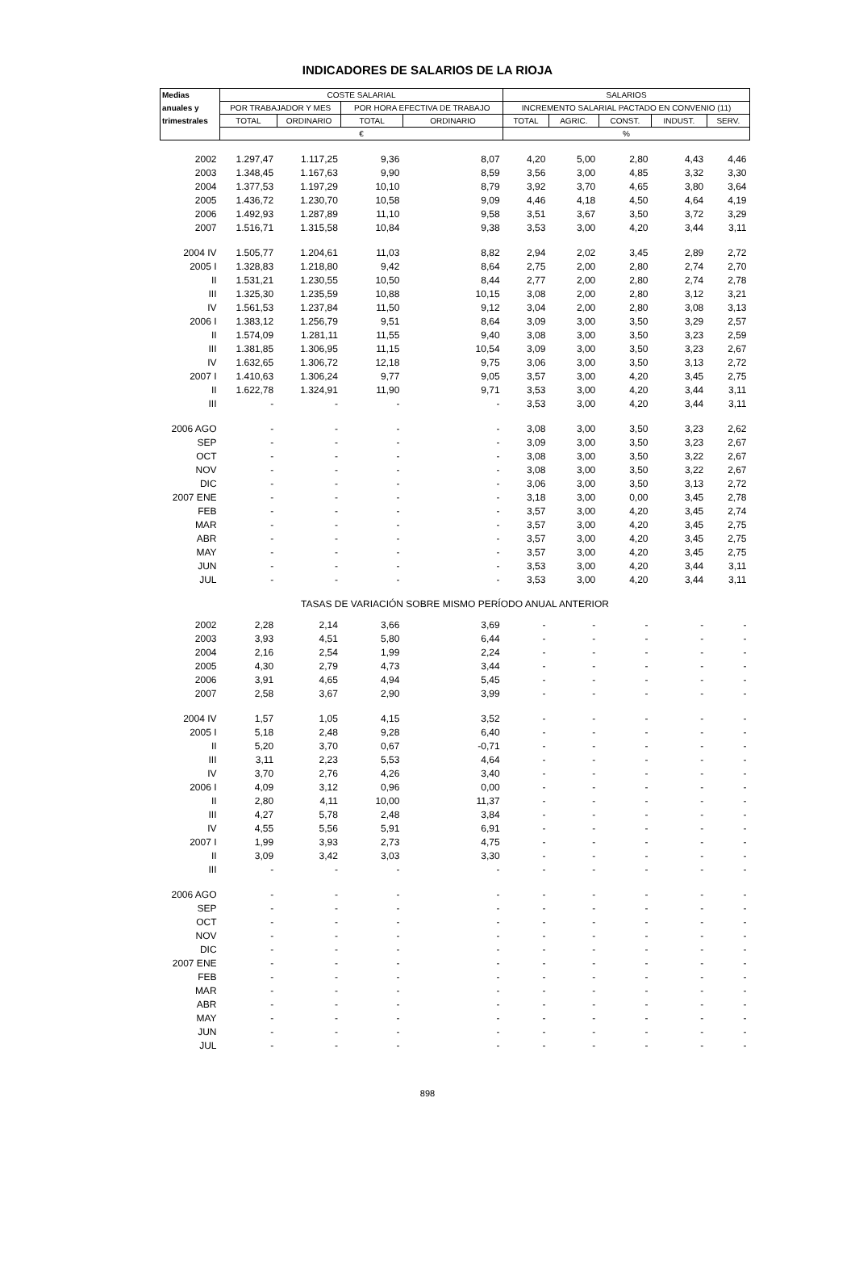INDICADORES DE SALARIOS DE LA RIOJA
| Medias | COSTE SALARIAL | | | | SALARIOS | | | | |
| --- | --- | --- | --- | --- | --- | --- | --- | --- | --- |
| anuales y | POR TRABAJADOR Y MES | | POR HORA EFECTIVA DE TRABAJO | | INCREMENTO SALARIAL PACTADO EN CONVENIO (11) | | | | |
| trimestrales | TOTAL | ORDINARIO | TOTAL | ORDINARIO | TOTAL | AGRIC. | CONST. | INDUST. | SERV. |
| | € | | | | % | | | | |
| 2002 | 1.297,47 | 1.117,25 | 9,36 | 8,07 | 4,20 | 5,00 | 2,80 | 4,43 | 4,46 |
| 2003 | 1.348,45 | 1.167,63 | 9,90 | 8,59 | 3,56 | 3,00 | 4,85 | 3,32 | 3,30 |
| 2004 | 1.377,53 | 1.197,29 | 10,10 | 8,79 | 3,92 | 3,70 | 4,65 | 3,80 | 3,64 |
| 2005 | 1.436,72 | 1.230,70 | 10,58 | 9,09 | 4,46 | 4,18 | 4,50 | 4,64 | 4,19 |
| 2006 | 1.492,93 | 1.287,89 | 11,10 | 9,58 | 3,51 | 3,67 | 3,50 | 3,72 | 3,29 |
| 2007 | 1.516,71 | 1.315,58 | 10,84 | 9,38 | 3,53 | 3,00 | 4,20 | 3,44 | 3,11 |
| 2004 IV | 1.505,77 | 1.204,61 | 11,03 | 8,82 | 2,94 | 2,02 | 3,45 | 2,89 | 2,72 |
| 2005 I | 1.328,83 | 1.218,80 | 9,42 | 8,64 | 2,75 | 2,00 | 2,80 | 2,74 | 2,70 |
| II | 1.531,21 | 1.230,55 | 10,50 | 8,44 | 2,77 | 2,00 | 2,80 | 2,74 | 2,78 |
| III | 1.325,30 | 1.235,59 | 10,88 | 10,15 | 3,08 | 2,00 | 2,80 | 3,12 | 3,21 |
| IV | 1.561,53 | 1.237,84 | 11,50 | 9,12 | 3,04 | 2,00 | 2,80 | 3,08 | 3,13 |
| 2006 I | 1.383,12 | 1.256,79 | 9,51 | 8,64 | 3,09 | 3,00 | 3,50 | 3,29 | 2,57 |
| II | 1.574,09 | 1.281,11 | 11,55 | 9,40 | 3,08 | 3,00 | 3,50 | 3,23 | 2,59 |
| III | 1.381,85 | 1.306,95 | 11,15 | 10,54 | 3,09 | 3,00 | 3,50 | 3,23 | 2,67 |
| IV | 1.632,65 | 1.306,72 | 12,18 | 9,75 | 3,06 | 3,00 | 3,50 | 3,13 | 2,72 |
| 2007 I | 1.410,63 | 1.306,24 | 9,77 | 9,05 | 3,57 | 3,00 | 4,20 | 3,45 | 2,75 |
| II | 1.622,78 | 1.324,91 | 11,90 | 9,71 | 3,53 | 3,00 | 4,20 | 3,44 | 3,11 |
| III | - | - | - | - | 3,53 | 3,00 | 4,20 | 3,44 | 3,11 |
| 2006 AGO | - | - | - | - | 3,08 | 3,00 | 3,50 | 3,23 | 2,62 |
| SEP | - | - | - | - | 3,09 | 3,00 | 3,50 | 3,23 | 2,67 |
| OCT | - | - | - | - | 3,08 | 3,00 | 3,50 | 3,22 | 2,67 |
| NOV | - | - | - | - | 3,08 | 3,00 | 3,50 | 3,22 | 2,67 |
| DIC | - | - | - | - | 3,06 | 3,00 | 3,50 | 3,13 | 2,72 |
| 2007 ENE | - | - | - | - | 3,18 | 3,00 | 0,00 | 3,45 | 2,78 |
| FEB | - | - | - | - | 3,57 | 3,00 | 4,20 | 3,45 | 2,74 |
| MAR | - | - | - | - | 3,57 | 3,00 | 4,20 | 3,45 | 2,75 |
| ABR | - | - | - | - | 3,57 | 3,00 | 4,20 | 3,45 | 2,75 |
| MAY | - | - | - | - | 3,57 | 3,00 | 4,20 | 3,45 | 2,75 |
| JUN | - | - | - | - | 3,53 | 3,00 | 4,20 | 3,44 | 3,11 |
| JUL | - | - | - | - | 3,53 | 3,00 | 4,20 | 3,44 | 3,11 |
| TASAS DE VARIACIÓN SOBRE MISMO PERÍODO ANUAL ANTERIOR | | | | | | | | | |
| 2002 | 2,28 | 2,14 | 3,66 | 3,69 | - | - | - | - | - |
| 2003 | 3,93 | 4,51 | 5,80 | 6,44 | - | - | - | - | - |
| 2004 | 2,16 | 2,54 | 1,99 | 2,24 | - | - | - | - | - |
| 2005 | 4,30 | 2,79 | 4,73 | 3,44 | - | - | - | - | - |
| 2006 | 3,91 | 4,65 | 4,94 | 5,45 | - | - | - | - | - |
| 2007 | 2,58 | 3,67 | 2,90 | 3,99 | - | - | - | - | - |
| 2004 IV | 1,57 | 1,05 | 4,15 | 3,52 | - | - | - | - | - |
| 2005 I | 5,18 | 2,48 | 9,28 | 6,40 | - | - | - | - | - |
| II | 5,20 | 3,70 | 0,67 | -0,71 | - | - | - | - | - |
| III | 3,11 | 2,23 | 5,53 | 4,64 | - | - | - | - | - |
| IV | 3,70 | 2,76 | 4,26 | 3,40 | - | - | - | - | - |
| 2006 I | 4,09 | 3,12 | 0,96 | 0,00 | - | - | - | - | - |
| II | 2,80 | 4,11 | 10,00 | 11,37 | - | - | - | - | - |
| III | 4,27 | 5,78 | 2,48 | 3,84 | - | - | - | - | - |
| IV | 4,55 | 5,56 | 5,91 | 6,91 | - | - | - | - | - |
| 2007 I | 1,99 | 3,93 | 2,73 | 4,75 | - | - | - | - | - |
| II | 3,09 | 3,42 | 3,03 | 3,30 | - | - | - | - | - |
| III | - | - | - | - | - | - | - | - | - |
| 2006 AGO | - | - | - | - | - | - | - | - | - |
| SEP | - | - | - | - | - | - | - | - | - |
| OCT | - | - | - | - | - | - | - | - | - |
| NOV | - | - | - | - | - | - | - | - | - |
| DIC | - | - | - | - | - | - | - | - | - |
| 2007 ENE | - | - | - | - | - | - | - | - | - |
| FEB | - | - | - | - | - | - | - | - | - |
| MAR | - | - | - | - | - | - | - | - | - |
| ABR | - | - | - | - | - | - | - | - | - |
| MAY | - | - | - | - | - | - | - | - | - |
| JUN | - | - | - | - | - | - | - | - | - |
| JUL | - | - | - | - | - | - | - | - | - |
898